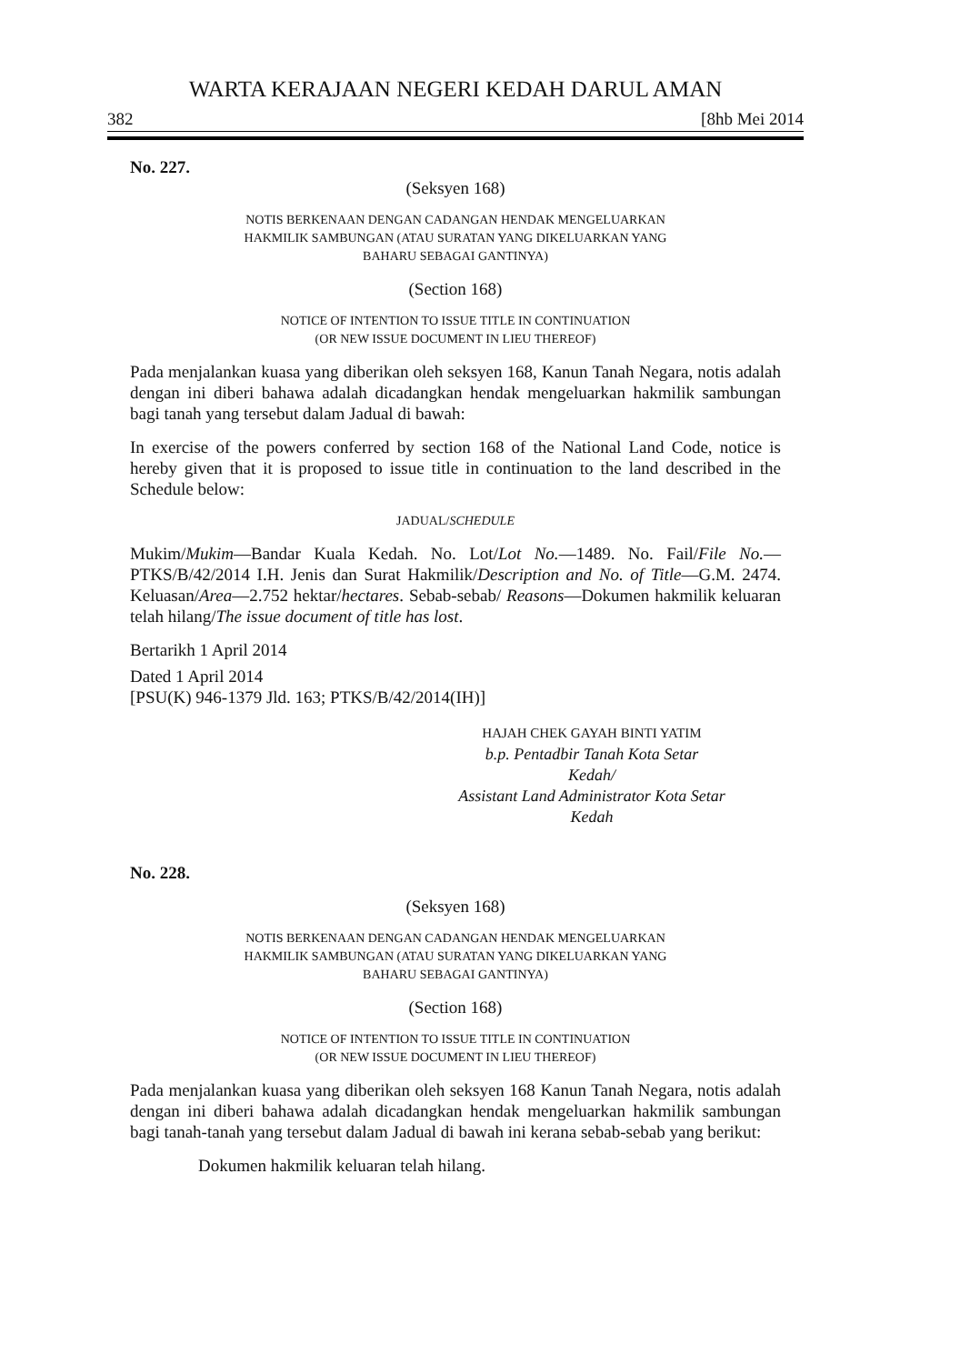WARTA KERAJAAN NEGERI KEDAH DARUL AMAN
382 [8hb Mei 2014
No. 227.
(Seksyen 168)
NOTIS BERKENAAN DENGAN CADANGAN HENDAK MENGELUARKAN
HAKMILIK SAMBUNGAN (ATAU SURATAN YANG DIKELUARKAN YANG
BAHARU SEBAGAI GANTINYA)
(Section 168)
NOTICE OF INTENTION TO ISSUE TITLE IN CONTINUATION
(OR NEW ISSUE DOCUMENT IN LIEU THEREOF)
Pada menjalankan kuasa yang diberikan oleh seksyen 168, Kanun Tanah Negara, notis adalah dengan ini diberi bahawa adalah dicadangkan hendak mengeluarkan hakmilik sambungan bagi tanah yang tersebut dalam Jadual di bawah:
In exercise of the powers conferred by section 168 of the National Land Code, notice is hereby given that it is proposed to issue title in continuation to the land described in the Schedule below:
JADUAL/SCHEDULE
Mukim/Mukim—Bandar Kuala Kedah. No. Lot/Lot No.—1489. No. Fail/File No.—PTKS/B/42/2014 I.H. Jenis dan Surat Hakmilik/Description and No. of Title—G.M. 2474. Keluasan/Area—2.752 hektar/hectares. Sebab-sebab/ Reasons—Dokumen hakmilik keluaran telah hilang/The issue document of title has lost.
Bertarikh 1 April 2014
Dated 1 April 2014
[PSU(K) 946-1379 Jld. 163; PTKS/B/42/2014(IH)]
HAJAH CHEK GAYAH BINTI YATIM
b.p. Pentadbir Tanah Kota Setar
Kedah/
Assistant Land Administrator Kota Setar
Kedah
No. 228.
(Seksyen 168)
NOTIS BERKENAAN DENGAN CADANGAN HENDAK MENGELUARKAN
HAKMILIK SAMBUNGAN (ATAU SURATAN YANG DIKELUARKAN YANG
BAHARU SEBAGAI GANTINYA)
(Section 168)
NOTICE OF INTENTION TO ISSUE TITLE IN CONTINUATION
(OR NEW ISSUE DOCUMENT IN LIEU THEREOF)
Pada menjalankan kuasa yang diberikan oleh seksyen 168 Kanun Tanah Negara, notis adalah dengan ini diberi bahawa adalah dicadangkan hendak mengeluarkan hakmilik sambungan bagi tanah-tanah yang tersebut dalam Jadual di bawah ini kerana sebab-sebab yang berikut:
Dokumen hakmilik keluaran telah hilang.